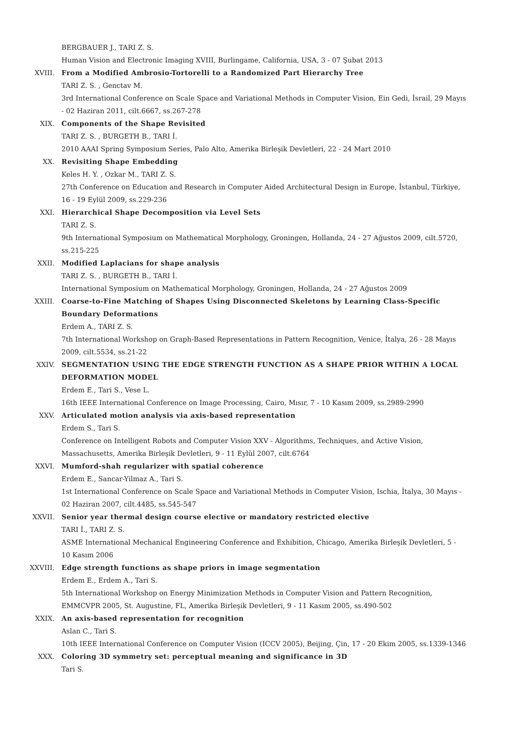BERGBAUER J., TARI Z. S.
Human Vision and Electronic Imaging XVIII, Burlingame, California, USA, 3 - 07 Şubat 2013
XVIII. From a Modified Ambrosio-Tortorelli to a Randomized Part Hierarchy Tree
TARI Z. S. , Genctav M.
3rd International Conference on Scale Space and Variational Methods in Computer Vision, Ein Gedi, İsrail, 29 Mayıs - 02 Haziran 2011, cilt.6667, ss.267-278
XIX. Components of the Shape Revisited
TARI Z. S. , BURGETH B., TARI İ.
2010 AAAI Spring Symposium Series, Palo Alto, Amerika Birleşik Devletleri, 22 - 24 Mart 2010
XX. Revisiting Shape Embedding
Keles H. Y. , Ozkar M., TARI Z. S.
27th Conference on Education and Research in Computer Aided Architectural Design in Europe, İstanbul, Türkiye, 16 - 19 Eylül 2009, ss.229-236
XXI. Hierarchical Shape Decomposition via Level Sets
TARI Z. S.
9th International Symposium on Mathematical Morphology, Groningen, Hollanda, 24 - 27 Ağustos 2009, cilt.5720, ss.215-225
XXII. Modified Laplacians for shape analysis
TARI Z. S. , BURGETH B., TARI İ.
International Symposium on Mathematical Morphology, Groningen, Hollanda, 24 - 27 Ağustos 2009
XXIII. Coarse-to-Fine Matching of Shapes Using Disconnected Skeletons by Learning Class-Specific Boundary Deformations
Erdem A., TARI Z. S.
7th International Workshop on Graph-Based Representations in Pattern Recognition, Venice, İtalya, 26 - 28 Mayıs 2009, cilt.5534, ss.21-22
XXIV. SEGMENTATION USING THE EDGE STRENGTH FUNCTION AS A SHAPE PRIOR WITHIN A LOCAL DEFORMATION MODEL
Erdem E., Tari S., Vese L.
16th IEEE International Conference on Image Processing, Cairo, Mısır, 7 - 10 Kasım 2009, ss.2989-2990
XXV. Articulated motion analysis via axis-based representation
Erdem S., Tari S.
Conference on Intelligent Robots and Computer Vision XXV - Algorithms, Techniques, and Active Vision, Massachusetts, Amerika Birleşik Devletleri, 9 - 11 Eylül 2007, cilt.6764
XXVI. Mumford-shah regularizer with spatial coherence
Erdem E., Sancar-Yilmaz A., Tari S.
1st International Conference on Scale Space and Variational Methods in Computer Vision, Ischia, İtalya, 30 Mayıs - 02 Haziran 2007, cilt.4485, ss.545-547
XXVII. Senior year thermal design course elective or mandatory restricted elective
TARI İ., TARI Z. S.
ASME International Mechanical Engineering Conference and Exhibition, Chicago, Amerika Birleşik Devletleri, 5 - 10 Kasım 2006
XXVIII. Edge strength functions as shape priors in image segmentation
Erdem E., Erdem A., Tari S.
5th International Workshop on Energy Minimization Methods in Computer Vision and Pattern Recognition, EMMCVPR 2005, St. Augustine, FL, Amerika Birleşik Devletleri, 9 - 11 Kasım 2005, ss.490-502
XXIX. An axis-based representation for recognition
Aslan C., Tari S.
10th IEEE International Conference on Computer Vision (ICCV 2005), Beijing, Çin, 17 - 20 Ekim 2005, ss.1339-1346
XXX. Coloring 3D symmetry set: perceptual meaning and significance in 3D
Tari S.